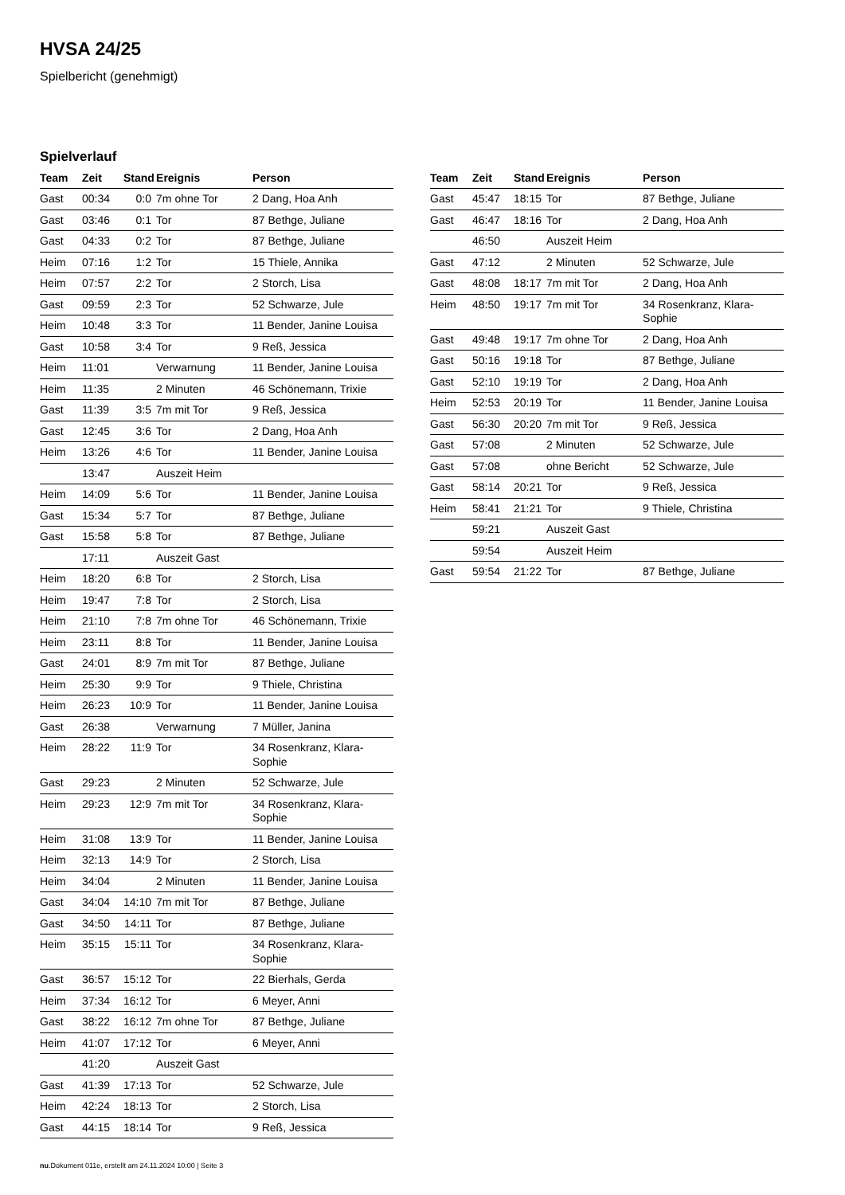HVSA 24/25
Spielbericht (genehmigt)
Spielverlauf
| Team | Zeit | Stand | Ereignis | Person |
| --- | --- | --- | --- | --- |
| Gast | 00:34 | 0:0 | 7m ohne Tor | 2 Dang, Hoa Anh |
| Gast | 03:46 | 0:1 | Tor | 87 Bethge, Juliane |
| Gast | 04:33 | 0:2 | Tor | 87 Bethge, Juliane |
| Heim | 07:16 | 1:2 | Tor | 15 Thiele, Annika |
| Heim | 07:57 | 2:2 | Tor | 2 Storch, Lisa |
| Gast | 09:59 | 2:3 | Tor | 52 Schwarze, Jule |
| Heim | 10:48 | 3:3 | Tor | 11 Bender, Janine Louisa |
| Gast | 10:58 | 3:4 | Tor | 9 Reß, Jessica |
| Heim | 11:01 | | Verwarnung | 11 Bender, Janine Louisa |
| Heim | 11:35 | | 2 Minuten | 46 Schönemann, Trixie |
| Gast | 11:39 | 3:5 | 7m mit Tor | 9 Reß, Jessica |
| Gast | 12:45 | 3:6 | Tor | 2 Dang, Hoa Anh |
| Heim | 13:26 | 4:6 | Tor | 11 Bender, Janine Louisa |
| | 13:47 | | Auszeit Heim | |
| Heim | 14:09 | 5:6 | Tor | 11 Bender, Janine Louisa |
| Gast | 15:34 | 5:7 | Tor | 87 Bethge, Juliane |
| Gast | 15:58 | 5:8 | Tor | 87 Bethge, Juliane |
| | 17:11 | | Auszeit Gast | |
| Heim | 18:20 | 6:8 | Tor | 2 Storch, Lisa |
| Heim | 19:47 | 7:8 | Tor | 2 Storch, Lisa |
| Heim | 21:10 | 7:8 | 7m ohne Tor | 46 Schönemann, Trixie |
| Heim | 23:11 | 8:8 | Tor | 11 Bender, Janine Louisa |
| Gast | 24:01 | 8:9 | 7m mit Tor | 87 Bethge, Juliane |
| Heim | 25:30 | 9:9 | Tor | 9 Thiele, Christina |
| Heim | 26:23 | 10:9 | Tor | 11 Bender, Janine Louisa |
| Gast | 26:38 | | Verwarnung | 7 Müller, Janina |
| Heim | 28:22 | 11:9 | Tor | 34 Rosenkranz, Klara- Sophie |
| Gast | 29:23 | | 2 Minuten | 52 Schwarze, Jule |
| Heim | 29:23 | 12:9 | 7m mit Tor | 34 Rosenkranz, Klara- Sophie |
| Heim | 31:08 | 13:9 | Tor | 11 Bender, Janine Louisa |
| Heim | 32:13 | 14:9 | Tor | 2 Storch, Lisa |
| Heim | 34:04 | | 2 Minuten | 11 Bender, Janine Louisa |
| Gast | 34:04 | 14:10 | 7m mit Tor | 87 Bethge, Juliane |
| Gast | 34:50 | 14:11 | Tor | 87 Bethge, Juliane |
| Heim | 35:15 | 15:11 | Tor | 34 Rosenkranz, Klara- Sophie |
| Gast | 36:57 | 15:12 | Tor | 22 Bierhals, Gerda |
| Heim | 37:34 | 16:12 | Tor | 6 Meyer, Anni |
| Gast | 38:22 | 16:12 | 7m ohne Tor | 87 Bethge, Juliane |
| Heim | 41:07 | 17:12 | Tor | 6 Meyer, Anni |
| | 41:20 | | Auszeit Gast | |
| Gast | 41:39 | 17:13 | Tor | 52 Schwarze, Jule |
| Heim | 42:24 | 18:13 | Tor | 2 Storch, Lisa |
| Gast | 44:15 | 18:14 | Tor | 9 Reß, Jessica |
| Team | Zeit | Stand | Ereignis | Person |
| --- | --- | --- | --- | --- |
| Gast | 45:47 | 18:15 | Tor | 87 Bethge, Juliane |
| Gast | 46:47 | 18:16 | Tor | 2 Dang, Hoa Anh |
| | 46:50 | | Auszeit Heim | |
| Gast | 47:12 | | 2 Minuten | 52 Schwarze, Jule |
| Gast | 48:08 | 18:17 | 7m mit Tor | 2 Dang, Hoa Anh |
| Heim | 48:50 | 19:17 | 7m mit Tor | 34 Rosenkranz, Klara- Sophie |
| Gast | 49:48 | 19:17 | 7m ohne Tor | 2 Dang, Hoa Anh |
| Gast | 50:16 | 19:18 | Tor | 87 Bethge, Juliane |
| Gast | 52:10 | 19:19 | Tor | 2 Dang, Hoa Anh |
| Heim | 52:53 | 20:19 | Tor | 11 Bender, Janine Louisa |
| Gast | 56:30 | 20:20 | 7m mit Tor | 9 Reß, Jessica |
| Gast | 57:08 | | 2 Minuten | 52 Schwarze, Jule |
| Gast | 57:08 | | ohne Bericht | 52 Schwarze, Jule |
| Gast | 58:14 | 20:21 | Tor | 9 Reß, Jessica |
| Heim | 58:41 | 21:21 | Tor | 9 Thiele, Christina |
| | 59:21 | | Auszeit Gast | |
| | 59:54 | | Auszeit Heim | |
| Gast | 59:54 | 21:22 | Tor | 87 Bethge, Juliane |
nu.Dokument 011e, erstellt am 24.11.2024 10:00 | Seite 3